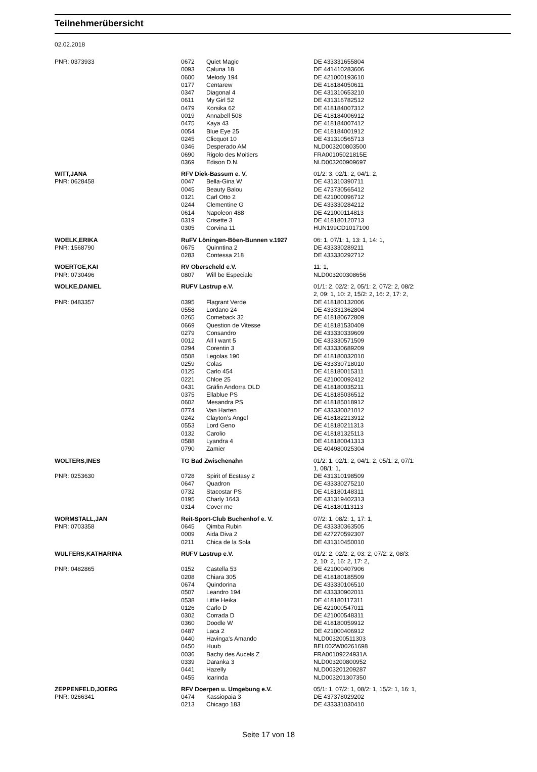Teilnehmerübersicht
02.02.2018
| PNR: 0373933 | 0672 | Quiet Magic | DE 433331655804 |
| | 0093 | Caluna 18 | DE 441410283606 |
| | 0600 | Melody 194 | DE 421000193610 |
| | 0177 | Centarew | DE 418184050611 |
| | 0347 | Diagonal 4 | DE 431310653210 |
| | 0611 | My Girl 52 | DE 431316782512 |
| | 0479 | Korsika 62 | DE 418184007312 |
| | 0019 | Annabell 508 | DE 418184006912 |
| | 0475 | Kaya 43 | DE 418184007412 |
| | 0054 | Blue Eye 25 | DE 418184001912 |
| | 0245 | Clicquot 10 | DE 431310565713 |
| | 0346 | Desperado AM | NLD003200803500 |
| | 0690 | Rigolo des Moitiers | FRA00105021815E |
| | 0369 | Edison D.N. | NLD003200909697 |
| WITT,JANA | RFV Diek-Bassum e. V. | | 01/2: 3, 02/1: 2, 04/1: 2, |
| PNR: 0628458 | 0047 | Bella-Gina W | DE 431310390711 |
| | 0045 | Beauty Balou | DE 473730565412 |
| | 0121 | Carl Otto 2 | DE 421000096712 |
| | 0244 | Clementine G | DE 433330284212 |
| | 0614 | Napoleon 488 | DE 421000114813 |
| | 0319 | Crisette 3 | DE 418180120713 |
| | 0305 | Corvina 11 | HUN199CD1017100 |
| WOELK,ERIKA | RuFV Löningen-Böen-Bunnen v.1927 | | 06: 1, 07/1: 1, 13: 1, 14: 1, |
| PNR: 1568790 | 0675 | Quinntina 2 | DE 433330289211 |
| | 0283 | Contessa 218 | DE 433330292712 |
| WOERTGE,KAI | RV Oberscheld e.V. | | 11: 1, |
| PNR: 0730496 | 0807 | Will be Especiale | NLD003200308656 |
| WOLKE,DANIEL | RUFV Lastrup e.V. | | 01/1: 2, 02/2: 2, 05/1: 2, 07/2: 2, 08/2: 2, 09: 1, 10: 2, 15/2: 2, 16: 2, 17: 2, |
| PNR: 0483357 | 0395 | Flagrant Verde | DE 418180132006 |
| | 0558 | Lordano 24 | DE 433331362804 |
| | 0265 | Comeback 32 | DE 418180672809 |
| | 0669 | Question de Vitesse | DE 418181530409 |
| | 0279 | Consandro | DE 433330339609 |
| | 0012 | All I want 5 | DE 433330571509 |
| | 0294 | Corentin 3 | DE 433330689209 |
| | 0508 | Legolas 190 | DE 418180032010 |
| | 0259 | Colas | DE 433330718010 |
| | 0125 | Carlo 454 | DE 418180015311 |
| | 0221 | Chloe 25 | DE 421000092412 |
| | 0431 | Gräfin Andorra OLD | DE 418180035211 |
| | 0375 | Ellablue PS | DE 418185036512 |
| | 0602 | Mesandra PS | DE 418185018912 |
| | 0774 | Van Harten | DE 433330021012 |
| | 0242 | Clayton's Angel | DE 418182213912 |
| | 0553 | Lord Geno | DE 418180211313 |
| | 0132 | Carolio | DE 418181325113 |
| | 0588 | Lyandra 4 | DE 418180041313 |
| | 0790 | Zamier | DE 404980025304 |
| WOLTERS,INES | TG Bad Zwischenahn | | 01/2: 1, 02/1: 2, 04/1: 2, 05/1: 2, 07/1: 1, 08/1: 1, |
| PNR: 0253630 | 0728 | Spirit of Ecstasy 2 | DE 431310198509 |
| | 0647 | Quadron | DE 433330275210 |
| | 0732 | Stacostar PS | DE 418180148311 |
| | 0195 | Charly 1643 | DE 431319402313 |
| | 0314 | Cover me | DE 418180113113 |
| WORMSTALL,JAN | Reit-Sport-Club Buchenhof e. V. | | 07/2: 1, 08/2: 1, 17: 1, |
| PNR: 0703358 | 0645 | Qimba Rubin | DE 433330363505 |
| | 0009 | Aida Diva 2 | DE 427270592307 |
| | 0211 | Chica de la Sola | DE 431310450010 |
| WULFERS,KATHARINA | RUFV Lastrup e.V. | | 01/2: 2, 02/2: 2, 03: 2, 07/2: 2, 08/3: 2, 10: 2, 16: 2, 17: 2, |
| PNR: 0482865 | 0152 | Castella 53 | DE 421000407906 |
| | 0208 | Chiara 305 | DE 418180185509 |
| | 0674 | Quindorina | DE 433330106510 |
| | 0507 | Leandro 194 | DE 433330902011 |
| | 0538 | Little Heika | DE 418180117311 |
| | 0126 | Carlo D | DE 421000547011 |
| | 0302 | Corrada D | DE 421000548311 |
| | 0360 | Doodle W | DE 418180059912 |
| | 0487 | Laca 2 | DE 421000406912 |
| | 0440 | Havinga's Amando | NLD003200511303 |
| | 0450 | Huub | BEL002W00261698 |
| | 0036 | Bachy des Aucels Z | FRA00109224931A |
| | 0339 | Daranka 3 | NLD003200800952 |
| | 0441 | Hazelly | NLD003201209287 |
| | 0455 | Icarinda | NLD003201307350 |
| ZEPPENFELD,JOERG | RFV Doerpen u. Umgebung e.V. | | 05/1: 1, 07/2: 1, 08/2: 1, 15/2: 1, 16: 1, |
| PNR: 0266341 | 0474 | Kassiopaia 3 | DE 437378029202 |
| | 0213 | Chicago 183 | DE 433331030410 |
Seite 17 von 18